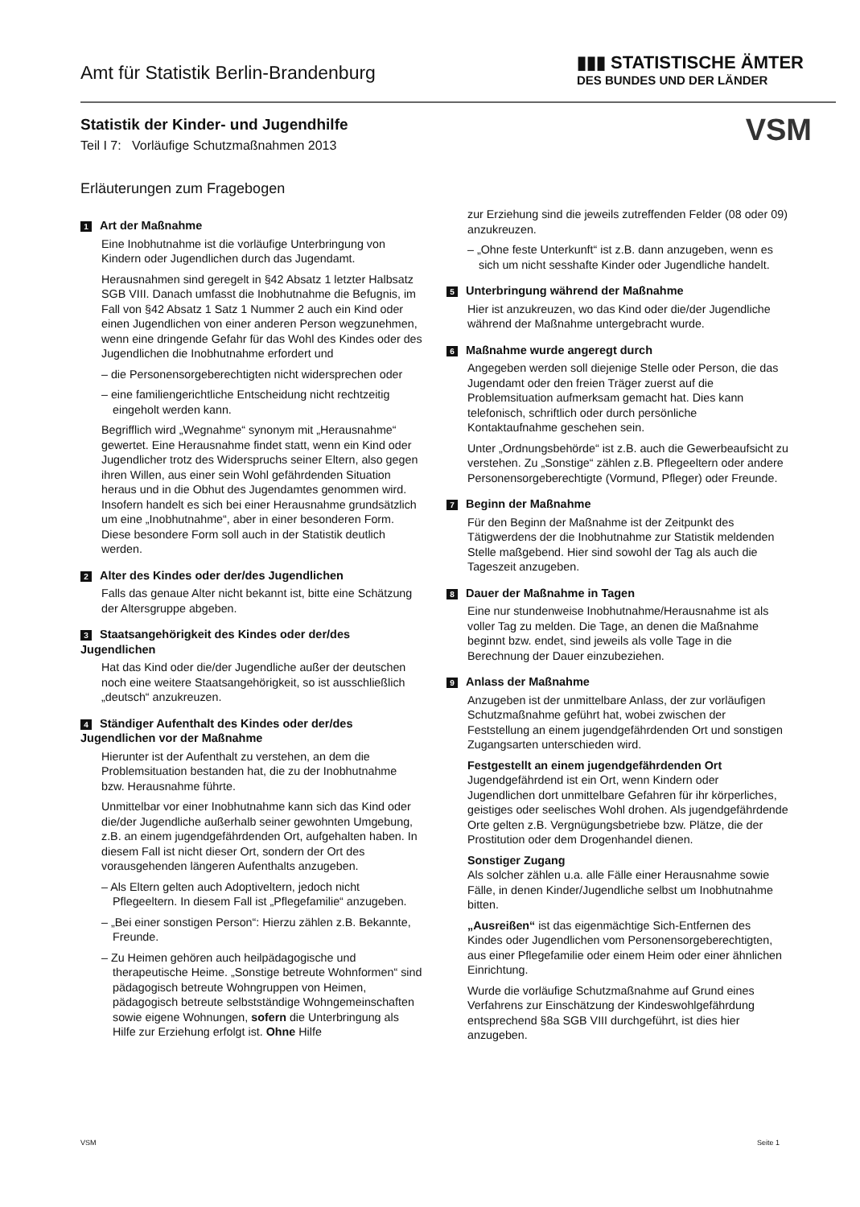Amt für Statistik Berlin-Brandenburg
▮▮▮ STATISTISCHE ÄMTER
DES BUNDES UND DER LÄNDER
Statistik der Kinder- und Jugendhilfe
Teil I 7: Vorläufige Schutzmaßnahmen 2013
VSM
Erläuterungen zum Fragebogen
1 Art der Maßnahme
Eine Inobhutnahme ist die vorläufige Unterbringung von Kindern oder Jugendlichen durch das Jugendamt.
Herausnahmen sind geregelt in §42 Absatz 1 letzter Halbsatz SGB VIII. Danach umfasst die Inobhutnahme die Befugnis, im Fall von §42 Absatz 1 Satz 1 Nummer 2 auch ein Kind oder einen Jugendlichen von einer anderen Person wegzunehmen, wenn eine dringende Gefahr für das Wohl des Kindes oder des Jugendlichen die Inobhutnahme erfordert und
– die Personensorgeberechtigten nicht widersprechen oder
– eine familiengerichtliche Entscheidung nicht rechtzeitig eingeholt werden kann.
Begrifflich wird „Wegnahme“ synonym mit „Herausnahme“ gewertet. Eine Herausnahme findet statt, wenn ein Kind oder Jugendlicher trotz des Widerspruchs seiner Eltern, also gegen ihren Willen, aus einer sein Wohl gefährdenden Situation heraus und in die Obhut des Jugendamtes genommen wird. Insofern handelt es sich bei einer Herausnahme grundsätzlich um eine „Inobhutnahme“, aber in einer besonderen Form. Diese besondere Form soll auch in der Statistik deutlich werden.
2 Alter des Kindes oder der/des Jugendlichen
Falls das genaue Alter nicht bekannt ist, bitte eine Schätzung der Altersgruppe abgeben.
3 Staatsangehörigkeit des Kindes oder der/des Jugendlichen
Hat das Kind oder die/der Jugendliche außer der deutschen noch eine weitere Staatsangehörigkeit, so ist ausschließlich „deutsch“ anzukreuzen.
4 Ständiger Aufenthalt des Kindes oder der/des Jugendlichen vor der Maßnahme
Hierunter ist der Aufenthalt zu verstehen, an dem die Problemsituation bestanden hat, die zu der Inobhutnahme bzw. Herausnahme führte.
Unmittelbar vor einer Inobhutnahme kann sich das Kind oder die/der Jugendliche außerhalb seiner gewohnten Umgebung, z.B. an einem jugendgefährdenden Ort, aufgehalten haben. In diesem Fall ist nicht dieser Ort, sondern der Ort des vorausgehenden längeren Aufenthalts anzugeben.
– Als Eltern gelten auch Adoptiveltern, jedoch nicht Pflegeeltern. In diesem Fall ist „Pflegefamilie“ anzugeben.
– „Bei einer sonstigen Person“: Hierzu zählen z.B. Bekannte, Freunde.
– Zu Heimen gehören auch heilpädagogische und therapeutische Heime. „Sonstige betreute Wohnformen“ sind pädagogisch betreute Wohngruppen von Heimen, pädagogisch betreute selbstständige Wohngemeinschaften sowie eigene Wohnungen, sofern die Unterbringung als Hilfe zur Erziehung erfolgt ist. Ohne Hilfe
zur Erziehung sind die jeweils zutreffenden Felder (08 oder 09) anzukreuzen.
– „Ohne feste Unterkunft“ ist z.B. dann anzugeben, wenn es sich um nicht sesshafte Kinder oder Jugendliche handelt.
5 Unterbringung während der Maßnahme
Hier ist anzukreuzen, wo das Kind oder die/der Jugendliche während der Maßnahme untergebracht wurde.
6 Maßnahme wurde angeregt durch
Angegeben werden soll diejenige Stelle oder Person, die das Jugendamt oder den freien Träger zuerst auf die Problemsituation aufmerksam gemacht hat. Dies kann telefonisch, schriftlich oder durch persönliche Kontaktaufnahme geschehen sein.
Unter „Ordnungsbehörde“ ist z.B. auch die Gewerbeaufsicht zu verstehen. Zu „Sonstige“ zählen z.B. Pflegeeltern oder andere Personensorgeberechtigte (Vormund, Pfleger) oder Freunde.
7 Beginn der Maßnahme
Für den Beginn der Maßnahme ist der Zeitpunkt des Tätigwerdens der die Inobhutnahme zur Statistik meldenden Stelle maßgebend. Hier sind sowohl der Tag als auch die Tageszeit anzugeben.
8 Dauer der Maßnahme in Tagen
Eine nur stundenweise Inobhutnahme/Herausnahme ist als voller Tag zu melden. Die Tage, an denen die Maßnahme beginnt bzw. endet, sind jeweils als volle Tage in die Berechnung der Dauer einzubeziehen.
9 Anlass der Maßnahme
Anzugeben ist der unmittelbare Anlass, der zur vorläufigen Schutzmaßnahme geführt hat, wobei zwischen der Feststellung an einem jugendgefährdenden Ort und sonstigen Zugangsarten unterschieden wird.
Festgestellt an einem jugendgefährdenden Ort
Jugendgefährdend ist ein Ort, wenn Kindern oder Jugendlichen dort unmittelbare Gefahren für ihr körperliches, geistiges oder seelisches Wohl drohen. Als jugendgefährdende Orte gelten z.B. Vergnügungsbetriebe bzw. Plätze, die der Prostitution oder dem Drogenhandel dienen.
Sonstiger Zugang
Als solcher zählen u.a. alle Fälle einer Herausnahme sowie Fälle, in denen Kinder/Jugendliche selbst um Inobhutnahme bitten.
„Ausreißen“ ist das eigenmächtige Sich-Entfernen des Kindes oder Jugendlichen vom Personensorgeberechtigten, aus einer Pflegefamilie oder einem Heim oder einer ähnlichen Einrichtung.
Wurde die vorläufige Schutzmaßnahme auf Grund eines Verfahrens zur Einschätzung der Kindeswohlgefährdung entsprechend §8a SGB VIII durchgeführt, ist dies hier anzugeben.
VSM Seite 1